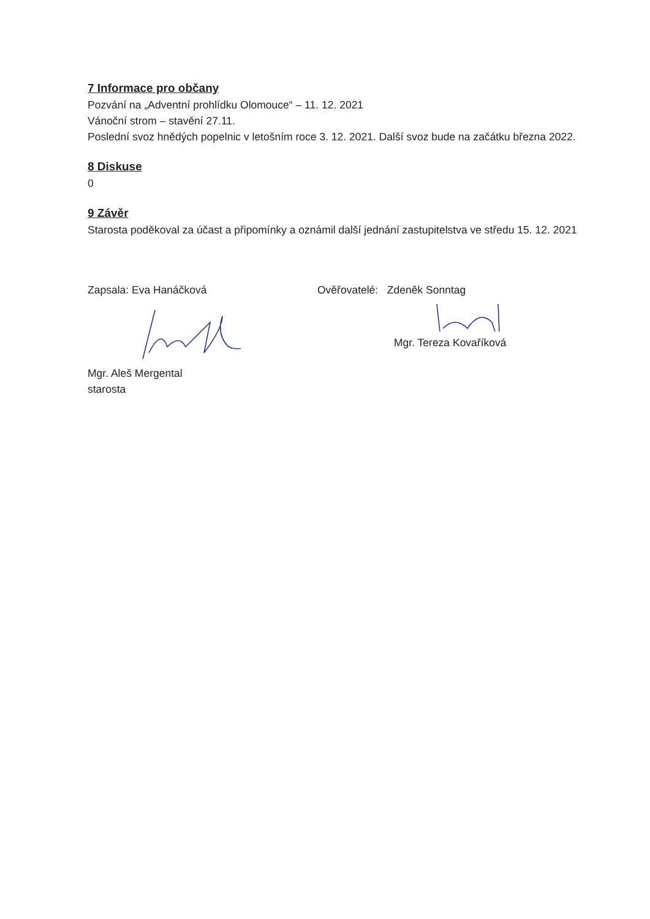7 Informace pro občany
Pozvání na „Adventní prohlídku Olomouce“ – 11. 12. 2021
Vánoční strom – stavění 27.11.
Poslední svoz hnědých popelnic v letošním roce 3. 12. 2021. Další svoz bude na začátku března 2022.
8 Diskuse
0
9 Závěr
Starosta poděkoval za účast a připomínky a oznámil další jednání zastupitelstva ve středu 15. 12. 2021
Zapsala: Eva Hanáčková
Mgr. Aleš Mergental
starosta
Ověřovatelé: Zdeněk Sonntag
Mgr. Tereza Kovaříková